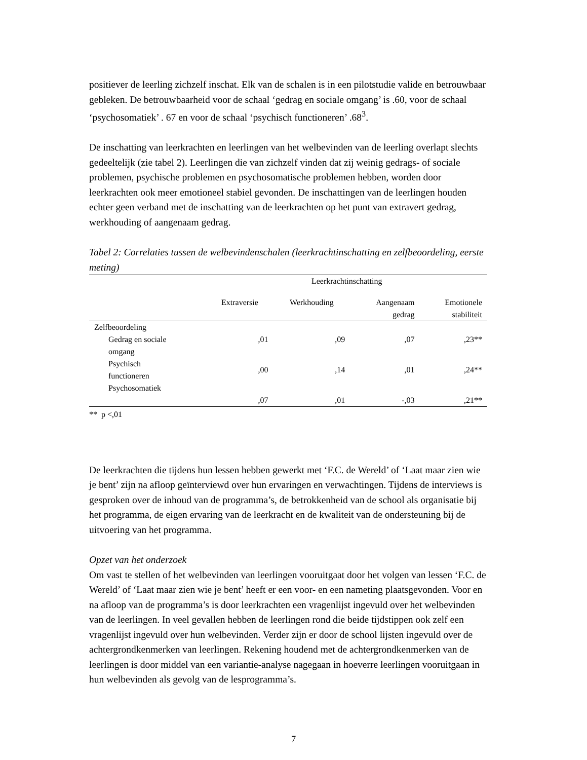positiever de leerling zichzelf inschat. Elk van de schalen is in een pilotstudie valide en betrouwbaar gebleken. De betrouwbaarheid voor de schaal ‘gedrag en sociale omgang’ is .60, voor de schaal ‘psychosomatiek’ . 67 en voor de schaal ‘psychisch functioneren’ .68<sup>3</sup>.
De inschatting van leerkrachten en leerlingen van het welbevinden van de leerling overlapt slechts gedeeltelijk (zie tabel 2). Leerlingen die van zichzelf vinden dat zij weinig gedrags- of sociale problemen, psychische problemen en psychosomatische problemen hebben, worden door leerkrachten ook meer emotioneel stabiel gevonden. De inschattingen van de leerlingen houden echter geen verband met de inschatting van de leerkrachten op het punt van extravert gedrag, werkhouding of aangenaam gedrag.
Tabel 2: Correlaties tussen de welbevindenschalen (leerkrachtinschatting en zelfbeoordeling, eerste meting)
| | Leerkrachtinschatting | | | |
| --- | --- | --- | --- | --- |
| | Extraversie | Werkhouding | Aangenaam gedrag | Emotionele stabiliteit |
| Zelfbeoordeling | | | | |
| Gedrag en sociale omgang | ,01 | ,09 | ,07 | ,23** |
| Psychisch functioneren | ,00 | ,14 | ,01 | ,24** |
| Psychosomatiek | ,07 | ,01 | -,03 | ,21** |
** p <,01
De leerkrachten die tijdens hun lessen hebben gewerkt met ‘F.C. de Wereld’ of ‘Laat maar zien wie je bent’ zijn na afloop geïnterviewd over hun ervaringen en verwachtingen. Tijdens de interviews is gesproken over de inhoud van de programma’s, de betrokkenheid van de school als organisatie bij het programma, de eigen ervaring van de leerkracht en de kwaliteit van de ondersteuning bij de uitvoering van het programma.
Opzet van het onderzoek
Om vast te stellen of het welbevinden van leerlingen vooruitgaat door het volgen van lessen ‘F.C. de Wereld’ of ‘Laat maar zien wie je bent’ heeft er een voor- en een nameting plaatsgevonden. Voor en na afloop van de programma’s is door leerkrachten een vragenlijst ingevuld over het welbevinden van de leerlingen. In veel gevallen hebben de leerlingen rond die beide tijdstippen ook zelf een vragenlijst ingevuld over hun welbevinden. Verder zijn er door de school lijsten ingevuld over de achtergrondkenmerken van leerlingen. Rekening houdend met de achtergrondkenmerken van de leerlingen is door middel van een variantie-analyse nagegaan in hoeverre leerlingen vooruitgaan in hun welbevinden als gevolg van de lesprogramma’s.
7